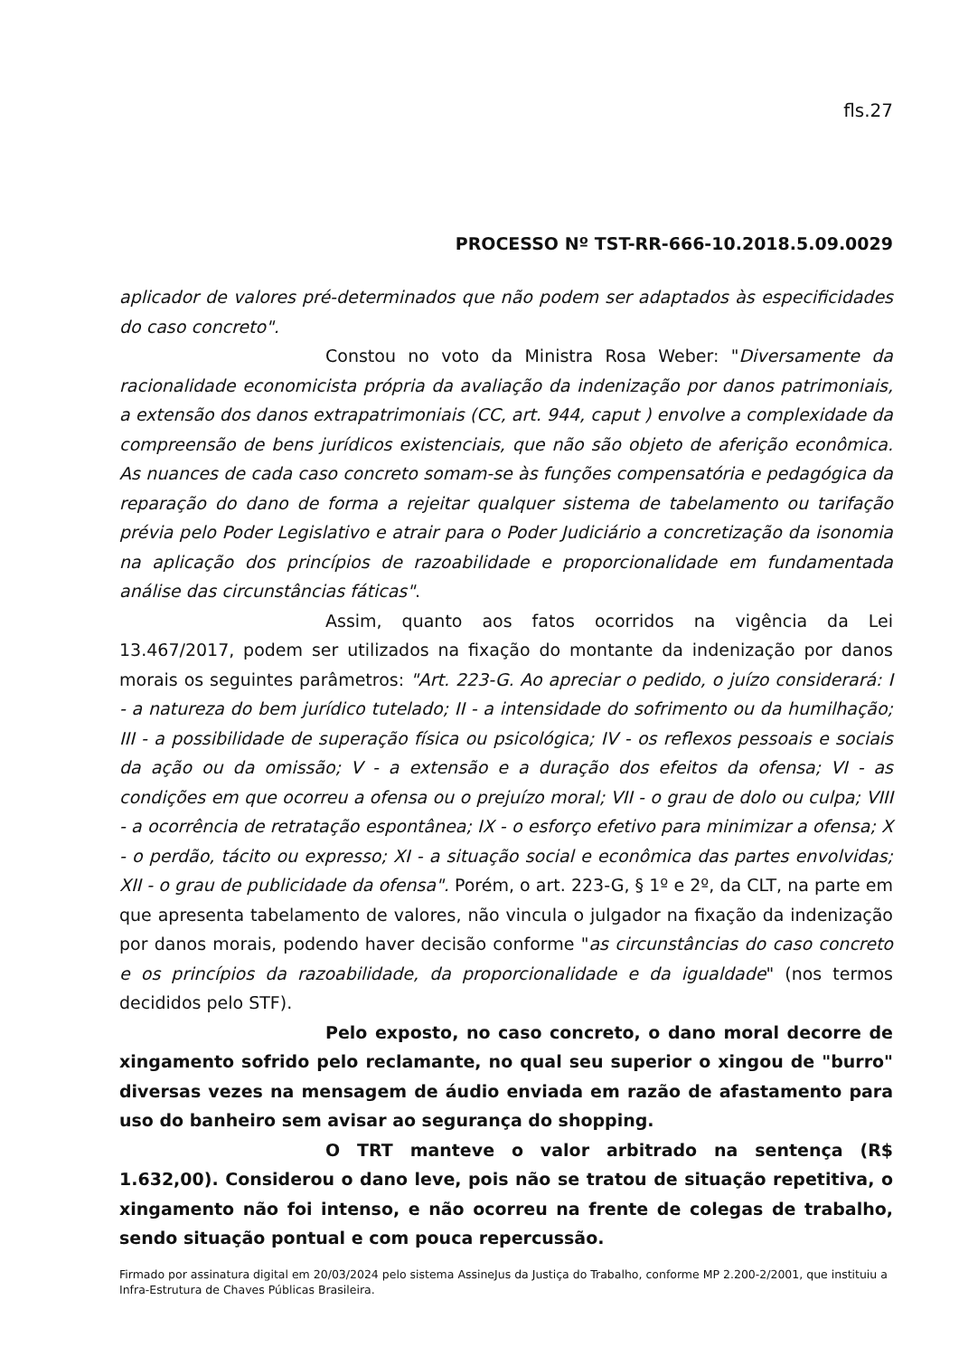fls.27
PROCESSO Nº TST-RR-666-10.2018.5.09.0029
aplicador de valores pré-determinados que não podem ser adaptados às especificidades do caso concreto".
Constou no voto da Ministra Rosa Weber: "Diversamente da racionalidade economicista própria da avaliação da indenização por danos patrimoniais, a extensão dos danos extrapatrimoniais (CC, art. 944, caput ) envolve a complexidade da compreensão de bens jurídicos existenciais, que não são objeto de aferição econômica. As nuances de cada caso concreto somam-se às funções compensatória e pedagógica da reparação do dano de forma a rejeitar qualquer sistema de tabelamento ou tarifação prévia pelo Poder Legislativo e atrair para o Poder Judiciário a concretização da isonomia na aplicação dos princípios de razoabilidade e proporcionalidade em fundamentada análise das circunstâncias fáticas".
Assim, quanto aos fatos ocorridos na vigência da Lei 13.467/2017, podem ser utilizados na fixação do montante da indenização por danos morais os seguintes parâmetros: "Art. 223-G. Ao apreciar o pedido, o juízo considerará: I - a natureza do bem jurídico tutelado; II - a intensidade do sofrimento ou da humilhação; III - a possibilidade de superação física ou psicológica; IV - os reflexos pessoais e sociais da ação ou da omissão; V - a extensão e a duração dos efeitos da ofensa; VI - as condições em que ocorreu a ofensa ou o prejuízo moral; VII - o grau de dolo ou culpa; VIII - a ocorrência de retratação espontânea; IX - o esforço efetivo para minimizar a ofensa; X - o perdão, tácito ou expresso; XI - a situação social e econômica das partes envolvidas; XII - o grau de publicidade da ofensa". Porém, o art. 223-G, § 1º e 2º, da CLT, na parte em que apresenta tabelamento de valores, não vincula o julgador na fixação da indenização por danos morais, podendo haver decisão conforme "as circunstâncias do caso concreto e os princípios da razoabilidade, da proporcionalidade e da igualdade" (nos termos decididos pelo STF).
Pelo exposto, no caso concreto, o dano moral decorre de xingamento sofrido pelo reclamante, no qual seu superior o xingou de "burro" diversas vezes na mensagem de áudio enviada em razão de afastamento para uso do banheiro sem avisar ao segurança do shopping.
O TRT manteve o valor arbitrado na sentença (R$ 1.632,00). Considerou o dano leve, pois não se tratou de situação repetitiva, o xingamento não foi intenso, e não ocorreu na frente de colegas de trabalho, sendo situação pontual e com pouca repercussão.
Firmado por assinatura digital em 20/03/2024 pelo sistema AssineJus da Justiça do Trabalho, conforme MP 2.200-2/2001, que instituiu a Infra-Estrutura de Chaves Públicas Brasileira.